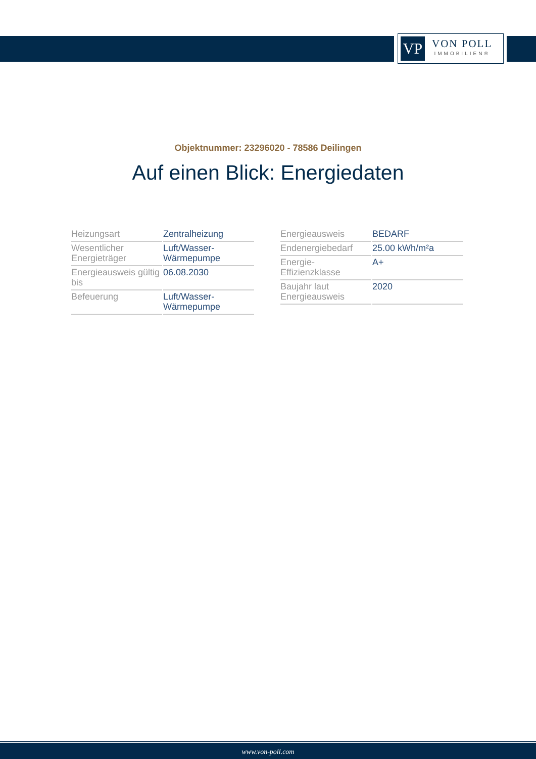VP
VON POLL
IMMOBILIEN®
Objektnummer: 23296020 - 78586 Deilingen
Auf einen Blick: Energiedaten
| Heizungsart | Zentralheizung |
| Wesentlicher Energieträger | Luft/Wasser-Wärmepumpe |
| Energieausweis gültig bis | 06.08.2030 |
| Befeuerung | Luft/Wasser-Wärmepumpe |
| Energieausweis | BEDARF |
| Endenergiebedarf | 25.00 kWh/m²a |
| Energie-Effizienzklasse | A+ |
| Baujahr laut Energieausweis | 2020 |
www.von-poll.com